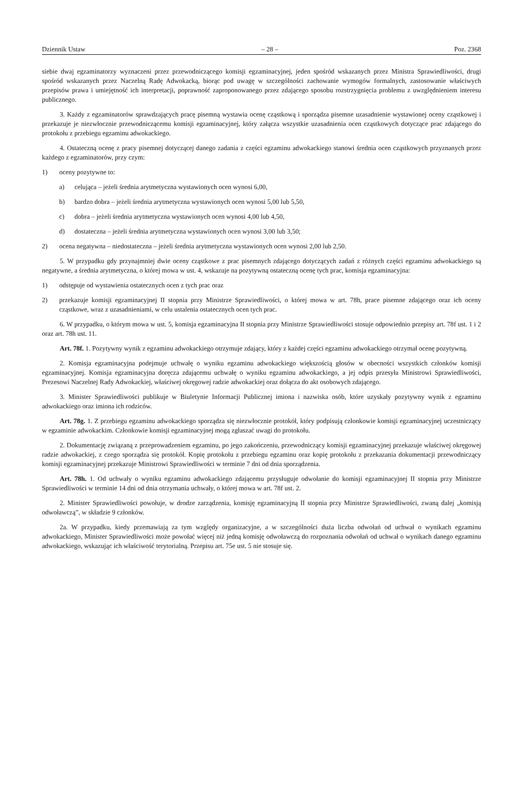Dziennik Ustaw – 28 – Poz. 2368
siebie dwaj egzaminatorzy wyznaczeni przez przewodniczącego komisji egzaminacyjnej, jeden spośród wskazanych przez Ministra Sprawiedliwości, drugi spośród wskazanych przez Naczelną Radę Adwokacką, biorąc pod uwagę w szczególności zachowanie wymogów formalnych, zastosowanie właściwych przepisów prawa i umiejętność ich interpretacji, poprawność zaproponowanego przez zdającego sposobu rozstrzygnięcia problemu z uwzględnieniem interesu publicznego.
3. Każdy z egzaminatorów sprawdzających pracę pisemną wystawia ocenę cząstkową i sporządza pisemne uzasadnienie wystawionej oceny cząstkowej i przekazuje je niezwłocznie przewodniczącemu komisji egzaminacyjnej, który załącza wszystkie uzasadnienia ocen cząstkowych dotyczące prac zdającego do protokołu z przebiegu egzaminu adwokackiego.
4. Ostateczną ocenę z pracy pisemnej dotyczącej danego zadania z części egzaminu adwokackiego stanowi średnia ocen cząstkowych przyznanych przez każdego z egzaminatorów, przy czym:
1) oceny pozytywne to:
a) celująca – jeżeli średnia arytmetyczna wystawionych ocen wynosi 6,00,
b) bardzo dobra – jeżeli średnia arytmetyczna wystawionych ocen wynosi 5,00 lub 5,50,
c) dobra – jeżeli średnia arytmetyczna wystawionych ocen wynosi 4,00 lub 4,50,
d) dostateczna – jeżeli średnia arytmetyczna wystawionych ocen wynosi 3,00 lub 3,50;
2) ocena negatywna – niedostateczna – jeżeli średnia arytmetyczna wystawionych ocen wynosi 2,00 lub 2,50.
5. W przypadku gdy przynajmniej dwie oceny cząstkowe z prac pisemnych zdającego dotyczących zadań z różnych części egzaminu adwokackiego są negatywne, a średnia arytmetyczna, o której mowa w ust. 4, wskazuje na pozytywną ostateczną ocenę tych prac, komisja egzaminacyjna:
1) odstępuje od wystawienia ostatecznych ocen z tych prac oraz
2) przekazuje komisji egzaminacyjnej II stopnia przy Ministrze Sprawiedliwości, o której mowa w art. 78h, prace pisemne zdającego oraz ich oceny cząstkowe, wraz z uzasadnieniami, w celu ustalenia ostatecznych ocen tych prac.
6. W przypadku, o którym mowa w ust. 5, komisja egzaminacyjna II stopnia przy Ministrze Sprawiedliwości stosuje odpowiednio przepisy art. 78f ust. 1 i 2 oraz art. 78h ust. 11.
Art. 78f. 1. Pozytywny wynik z egzaminu adwokackiego otrzymuje zdający, który z każdej części egzaminu adwokackiego otrzymał ocenę pozytywną.
2. Komisja egzaminacyjna podejmuje uchwałę o wyniku egzaminu adwokackiego większością głosów w obecności wszystkich członków komisji egzaminacyjnej. Komisja egzaminacyjna doręcza zdającemu uchwałę o wyniku egzaminu adwokackiego, a jej odpis przesyła Ministrowi Sprawiedliwości, Prezesowi Naczelnej Rady Adwokackiej, właściwej okręgowej radzie adwokackiej oraz dołącza do akt osobowych zdającego.
3. Minister Sprawiedliwości publikuje w Biuletynie Informacji Publicznej imiona i nazwiska osób, które uzyskały pozytywny wynik z egzaminu adwokackiego oraz imiona ich rodziców.
Art. 78g. 1. Z przebiegu egzaminu adwokackiego sporządza się niezwłocznie protokół, który podpisują członkowie komisji egzaminacyjnej uczestniczący w egzaminie adwokackim. Członkowie komisji egzaminacyjnej mogą zgłaszać uwagi do protokołu.
2. Dokumentację związaną z przeprowadzeniem egzaminu, po jego zakończeniu, przewodniczący komisji egzaminacyjnej przekazuje właściwej okręgowej radzie adwokackiej, z czego sporządza się protokół. Kopię protokołu z przebiegu egzaminu oraz kopię protokołu z przekazania dokumentacji przewodniczący komisji egzaminacyjnej przekazuje Ministrowi Sprawiedliwości w terminie 7 dni od dnia sporządzenia.
Art. 78h. 1. Od uchwały o wyniku egzaminu adwokackiego zdającemu przysługuje odwołanie do komisji egzaminacyjnej II stopnia przy Ministrze Sprawiedliwości w terminie 14 dni od dnia otrzymania uchwały, o której mowa w art. 78f ust. 2.
2. Minister Sprawiedliwości powołuje, w drodze zarządzenia, komisję egzaminacyjną II stopnia przy Ministrze Sprawiedliwości, zwaną dalej „komisją odwoławczą”, w składzie 9 członków.
2a. W przypadku, kiedy przemawiają za tym względy organizacyjne, a w szczególności duża liczba odwołań od uchwał o wynikach egzaminu adwokackiego, Minister Sprawiedliwości może powołać więcej niż jedną komisję odwoławczą do rozpoznania odwołań od uchwał o wynikach danego egzaminu adwokackiego, wskazując ich właściwość terytorialną. Przepisu art. 75e ust. 5 nie stosuje się.